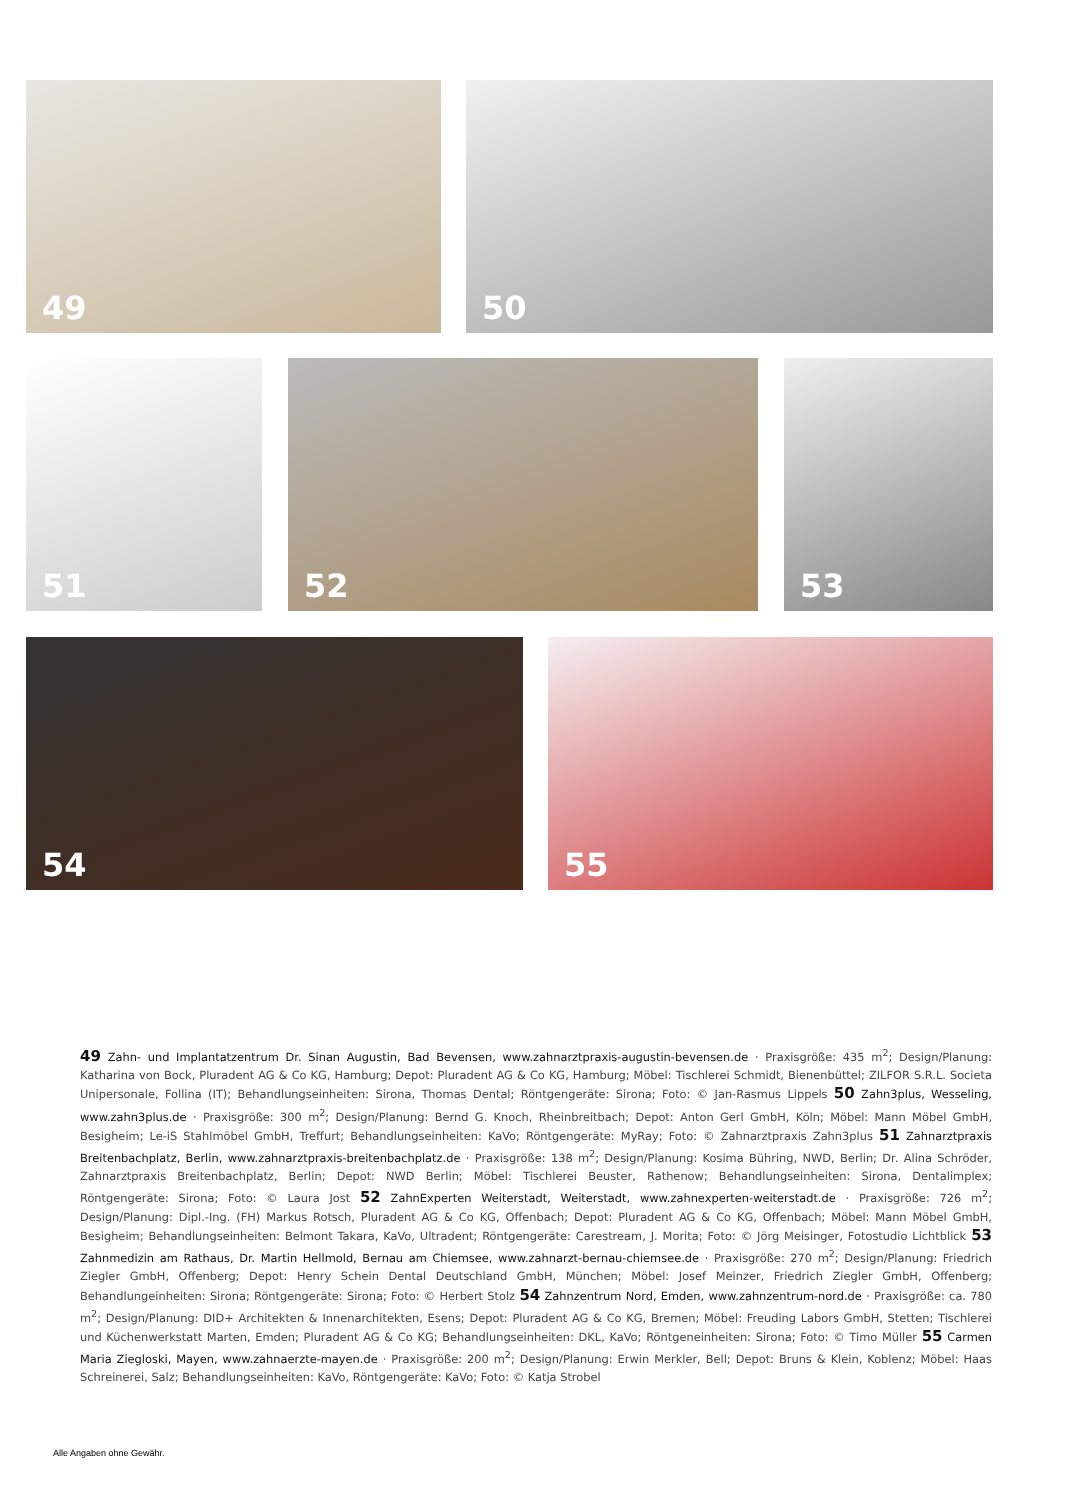49
50
51
52
53
54
55
49 Zahn- und Implantatzentrum Dr. Sinan Augustin, Bad Bevensen, www.zahnarztpraxis-augustin-bevensen.de · Praxisgröße: 435 m<sup>2</sup>; Design/Planung: Katharina von Bock, Pluradent AG & Co KG, Hamburg; Depot: Pluradent AG & Co KG, Hamburg; Möbel: Tischlerei Schmidt, Bienenbüttel; ZILFOR S.R.L. Societa Unipersonale, Follina (IT); Behandlungseinheiten: Sirona, Thomas Dental; Röntgengeräte: Sirona; Foto: © Jan-Rasmus Lippels 50 Zahn3plus, Wesseling, www.zahn3plus.de · Praxisgröße: 300 m<sup>2</sup>; Design/Planung: Bernd G. Knoch, Rheinbreitbach; Depot: Anton Gerl GmbH, Köln; Möbel: Mann Möbel GmbH, Besigheim; Le-iS Stahlmöbel GmbH, Treffurt; Behandlungseinheiten: KaVo; Röntgengeräte: MyRay; Foto: © Zahnarztpraxis Zahn3plus 51 Zahnarztpraxis Breitenbachplatz, Berlin, www.zahnarztpraxis-breitenbachplatz.de · Praxisgröße: 138 m<sup>2</sup>; Design/Planung: Kosima Bühring, NWD, Berlin; Dr. Alina Schröder, Zahnarztpraxis Breitenbachplatz, Berlin; Depot: NWD Berlin; Möbel: Tischlerei Beuster, Rathenow; Behandlungseinheiten: Sirona, Dentalimplex; Röntgengeräte: Sirona; Foto: © Laura Jost 52 ZahnExperten Weiterstadt, Weiterstadt, www.zahnexperten-weiterstadt.de · Praxisgröße: 726 m<sup>2</sup>; Design/Planung: Dipl.-Ing. (FH) Markus Rotsch, Pluradent AG & Co KG, Offenbach; Depot: Pluradent AG & Co KG, Offenbach; Möbel: Mann Möbel GmbH, Besigheim; Behandlungseinheiten: Belmont Takara, KaVo, Ultradent; Röntgengeräte: Carestream, J. Morita; Foto: © Jörg Meisinger, Fotostudio Lichtblick 53 Zahnmedizin am Rathaus, Dr. Martin Hellmold, Bernau am Chiemsee, www.zahnarzt-bernau-chiemsee.de · Praxisgröße: 270 m<sup>2</sup>; Design/Planung: Friedrich Ziegler GmbH, Offenberg; Depot: Henry Schein Dental Deutschland GmbH, München; Möbel: Josef Meinzer, Friedrich Ziegler GmbH, Offenberg; Behandlungeinheiten: Sirona; Röntgengeräte: Sirona; Foto: © Herbert Stolz 54 Zahnzentrum Nord, Emden, www.zahnzentrum-nord.de · Praxisgröße: ca. 780 m<sup>2</sup>; Design/Planung: DID+ Architekten & Innenarchitekten, Esens; Depot: Pluradent AG & Co KG, Bremen; Möbel: Freuding Labors GmbH, Stetten; Tischlerei und Küchenwerkstatt Marten, Emden; Pluradent AG & Co KG; Behandlungseinheiten: DKL, KaVo; Röntgeneinheiten: Sirona; Foto: © Timo Müller 55 Carmen Maria Ziegloski, Mayen, www.zahnaerzte-mayen.de · Praxisgröße: 200 m<sup>2</sup>; Design/Planung: Erwin Merkler, Bell; Depot: Bruns & Klein, Koblenz; Möbel: Haas Schreinerei, Salz; Behandlungseinheiten: KaVo, Röntgengeräte: KaVo; Foto: © Katja Strobel
Alle Angaben ohne Gewähr.